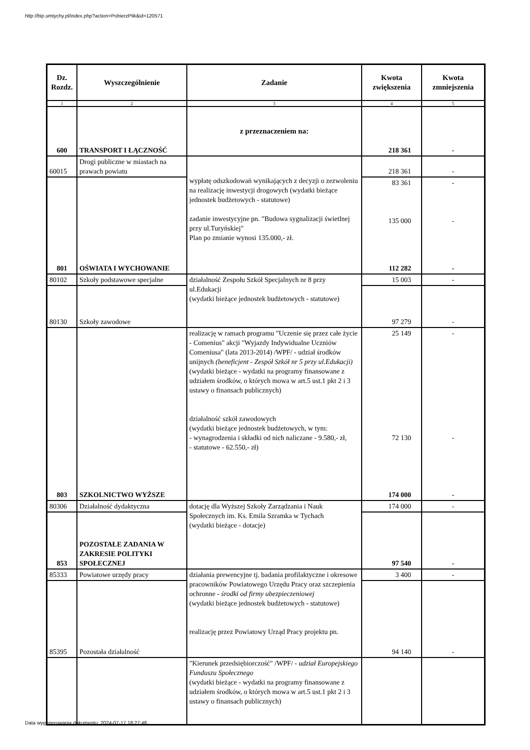http://bip.umtychy.pl/index.php?action=PobierzPlik&id=120571
| Dz. Rozdz. | Wyszczególnienie | Zadanie | Kwota zwiększenia | Kwota zmniejszenia |
| --- | --- | --- | --- | --- |
| 1 | 2 | 3 | 4 | 5 |
| 600 | TRANSPORT I ŁĄCZNOŚĆ | z przeznaczeniem na: | 218 361 | - |
| 60015 | Drogi publiczne w miastach na prawach powiatu | wypłatę odszkodowań wynikających z decyzji o zezwoleniu na realizację inwestycji drogowych (wydatki bieżące jednostek budżetowych - statutowe) zadanie inwestycyjne pn. "Budowa sygnalizacji świetlnej przy ul.Turyńskiej" Plan po zmianie wynosi 135.000,- zł. | 218 361 | - |
| 801 | OŚWIATA I WYCHOWANIE | | 83 361 135 000 112 282 | - - - |
| 80102 | Szkoły podstawowe specjalne | działalność Zespołu Szkół Specjalnych nr 8 przy ul.Edukacji (wydatki bieżące jednostek budżetowych - statutowe) | 15 003 | - |
| 80130 | Szkoły zawodowe | | 97 279 | - |
| 803 | SZKOLNICTWO WYŻSZE | realizację w ramach programu "Uczenie się przez całe życie - Comenius" akcji "Wyjazdy Indywidualne Uczniów Comeniusa" (lata 2013-2014) /WPF/ - udział środków unijnych (beneficjent - Zespół Szkół nr 5 przy ul.Edukacji) (wydatki bieżące - wydatki na programy finansowane z udziałem środków, o których mowa w art.5 ust.1 pkt 2 i 3 ustawy o finansach publicznych) działalność szkół zawodowych (wydatki bieżące jednostek budżetowych, w tym: - wynagrodzenia i składki od nich naliczane - 9.580,- zł, - statutowe - 62.550,- zł) | 25 149 72 130 174 000 | - - - |
| 80306 | Działalność dydaktyczna | dotację dla Wyższej Szkoły Zarządzania i Nauk Społecznych im. Ks. Emila Szramka w Tychach (wydatki bieżące - dotacje) | 174 000 | - |
| 853 | POZOSTAŁE ZADANIA W ZAKRESIE POLITYKI SPOŁECZNEJ | | 97 540 | - |
| 85333 | Powiatowe urzędy pracy | działania prewencyjne tj. badania profilaktyczne i okresowe pracowników Powiatowego Urzędu Pracy oraz szczepienia ochronne - środki od firmy ubezpieczeniowej (wydatki bieżące jednostek budżetowych - statutowe) realizację przez Powiatowy Urząd Pracy projektu pn. | 3 400 | - |
| 85395 | Pozostała działalność | | 94 140 | - |
| | | "Kierunek przedsiębiorczość" /WPF/ - udział Europejskiego Funduszu Społecznego (wydatki bieżące - wydatki na programy finansowane z udziałem środków, o których mowa w art.5 ust.1 pkt 2 i 3 ustawy o finansach publicznych) | | |
Data wygenerowania dokumentu: 2024-07-17 18:27:48